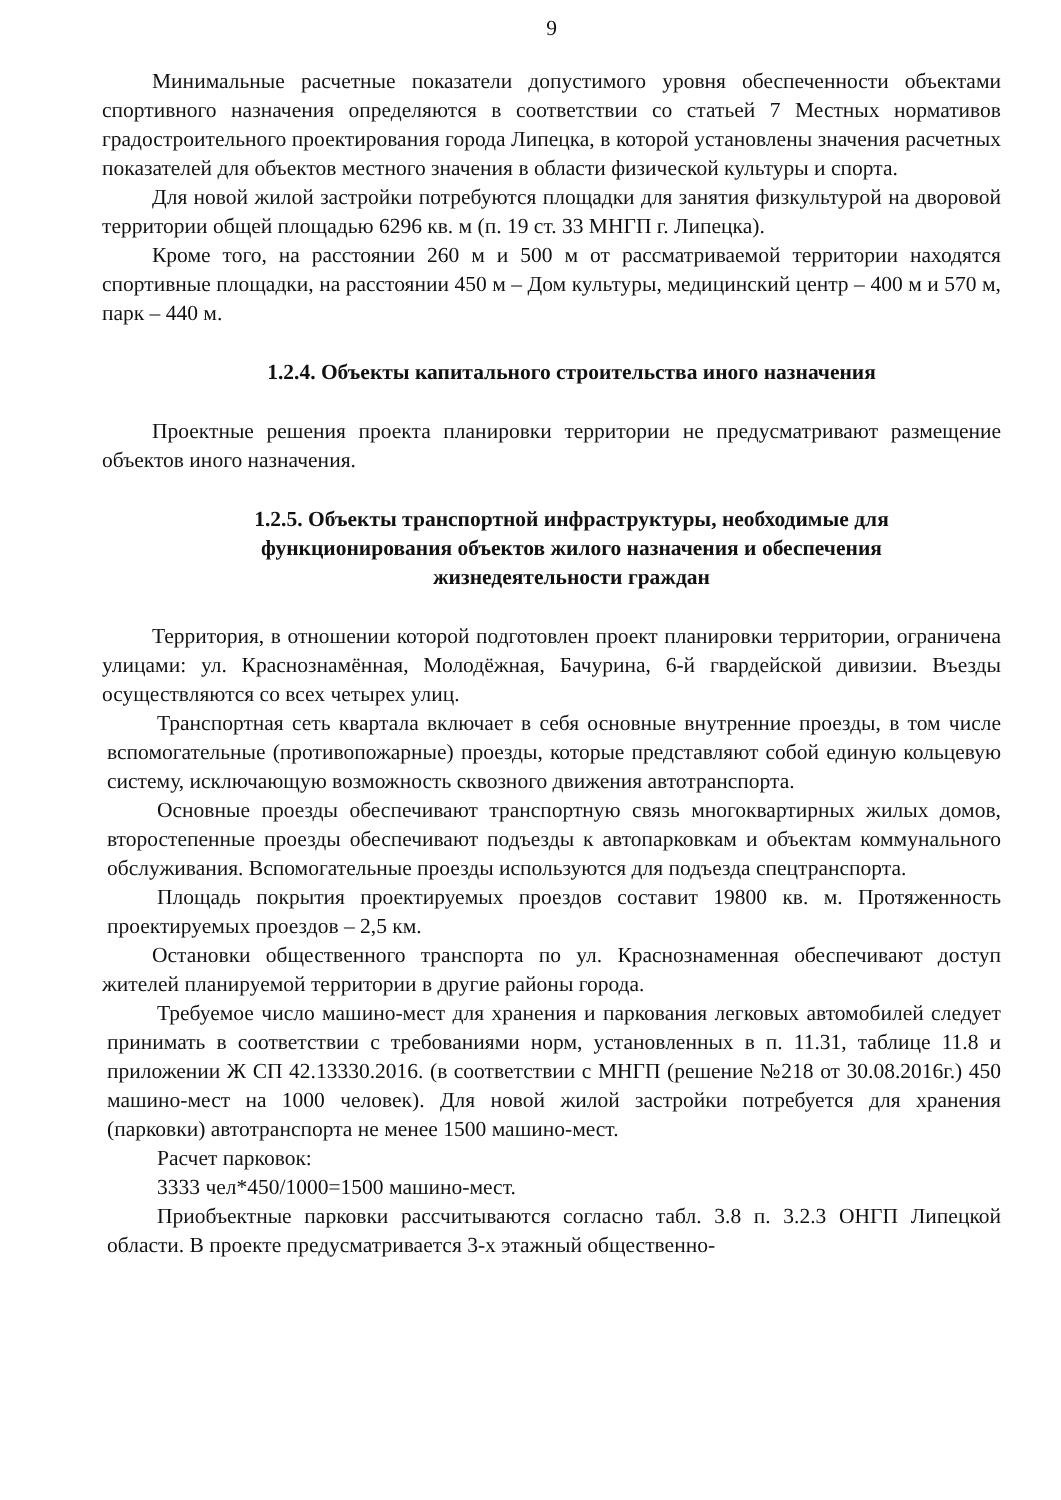9
Минимальные расчетные показатели допустимого уровня обеспеченности объектами спортивного назначения определяются в соответствии со статьей 7 Местных нормативов градостроительного проектирования города Липецка, в которой установлены значения расчетных показателей для объектов местного значения в области физической культуры и спорта.
Для новой жилой застройки потребуются площадки для занятия физкультурой на дворовой территории общей площадью 6296 кв. м (п. 19 ст. 33 МНГП г. Липецка).
Кроме того, на расстоянии 260 м и 500 м от рассматриваемой территории находятся спортивные площадки, на расстоянии 450 м – Дом культуры, медицинский центр – 400 м и 570 м, парк – 440 м.
1.2.4. Объекты капитального строительства иного назначения
Проектные решения проекта планировки территории не предусматривают размещение объектов иного назначения.
1.2.5. Объекты транспортной инфраструктуры, необходимые для
функционирования объектов жилого назначения и обеспечения
жизнедеятельности граждан
Территория, в отношении которой подготовлен проект планировки территории, ограничена улицами: ул. Краснознамённая, Молодёжная, Бачурина, 6-й гвардейской дивизии. Въезды осуществляются со всех четырех улиц.
Транспортная сеть квартала включает в себя основные внутренние проезды, в том числе вспомогательные (противопожарные) проезды, которые представляют собой единую кольцевую систему, исключающую возможность сквозного движения автотранспорта.
Основные проезды обеспечивают транспортную связь многоквартирных жилых домов, второстепенные проезды обеспечивают подъезды к автопарковкам и объектам коммунального обслуживания. Вспомогательные проезды используются для подъезда спецтранспорта.
Площадь покрытия проектируемых проездов составит 19800 кв. м. Протяженность проектируемых проездов – 2,5 км.
Остановки общественного транспорта по ул. Краснознаменная обеспечивают доступ жителей планируемой территории в другие районы города.
Требуемое число машино-мест для хранения и паркования легковых автомобилей следует принимать в соответствии с требованиями норм, установленных в п. 11.31, таблице 11.8 и приложении Ж СП 42.13330.2016. (в соответствии с МНГП (решение №218 от 30.08.2016г.) 450 машино-мест на 1000 человек). Для новой жилой застройки потребуется для хранения (парковки) автотранспорта не менее 1500 машино-мест.
Расчет парковок:
3333 чел*450/1000=1500 машино-мест.
Приобъектные парковки рассчитываются согласно табл. 3.8 п. 3.2.3 ОНГП Липецкой области. В проекте предусматривается 3-х этажный общественно-